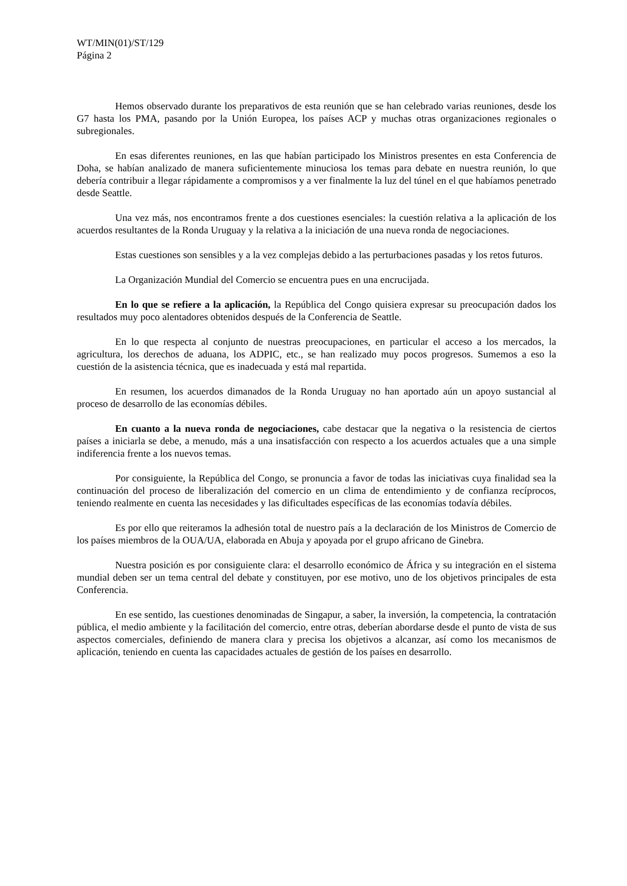WT/MIN(01)/ST/129
Página 2
Hemos observado durante los preparativos de esta reunión que se han celebrado varias reuniones, desde los G7 hasta los PMA, pasando por la Unión Europea, los países ACP y muchas otras organizaciones regionales o subregionales.
En esas diferentes reuniones, en las que habían participado los Ministros presentes en esta Conferencia de Doha, se habían analizado de manera suficientemente minuciosa los temas para debate en nuestra reunión, lo que debería contribuir a llegar rápidamente a compromisos y a ver finalmente la luz del túnel en el que habíamos penetrado desde Seattle.
Una vez más, nos encontramos frente a dos cuestiones esenciales: la cuestión relativa a la aplicación de los acuerdos resultantes de la Ronda Uruguay y la relativa a la iniciación de una nueva ronda de negociaciones.
Estas cuestiones son sensibles y a la vez complejas debido a las perturbaciones pasadas y los retos futuros.
La Organización Mundial del Comercio se encuentra pues en una encrucijada.
En lo que se refiere a la aplicación, la República del Congo quisiera expresar su preocupación dados los resultados muy poco alentadores obtenidos después de la Conferencia de Seattle.
En lo que respecta al conjunto de nuestras preocupaciones, en particular el acceso a los mercados, la agricultura, los derechos de aduana, los ADPIC, etc., se han realizado muy pocos progresos. Sumemos a eso la cuestión de la asistencia técnica, que es inadecuada y está mal repartida.
En resumen, los acuerdos dimanados de la Ronda Uruguay no han aportado aún un apoyo sustancial al proceso de desarrollo de las economías débiles.
En cuanto a la nueva ronda de negociaciones, cabe destacar que la negativa o la resistencia de ciertos países a iniciarla se debe, a menudo, más a una insatisfacción con respecto a los acuerdos actuales que a una simple indiferencia frente a los nuevos temas.
Por consiguiente, la República del Congo, se pronuncia a favor de todas las iniciativas cuya finalidad sea la continuación del proceso de liberalización del comercio en un clima de entendimiento y de confianza recíprocos, teniendo realmente en cuenta las necesidades y las dificultades específicas de las economías todavía débiles.
Es por ello que reiteramos la adhesión total de nuestro país a la declaración de los Ministros de Comercio de los países miembros de la OUA/UA, elaborada en Abuja y apoyada por el grupo africano de Ginebra.
Nuestra posición es por consiguiente clara: el desarrollo económico de África y su integración en el sistema mundial deben ser un tema central del debate y constituyen, por ese motivo, uno de los objetivos principales de esta Conferencia.
En ese sentido, las cuestiones denominadas de Singapur, a saber, la inversión, la competencia, la contratación pública, el medio ambiente y la facilitación del comercio, entre otras, deberían abordarse desde el punto de vista de sus aspectos comerciales, definiendo de manera clara y precisa los objetivos a alcanzar, así como los mecanismos de aplicación, teniendo en cuenta las capacidades actuales de gestión de los países en desarrollo.